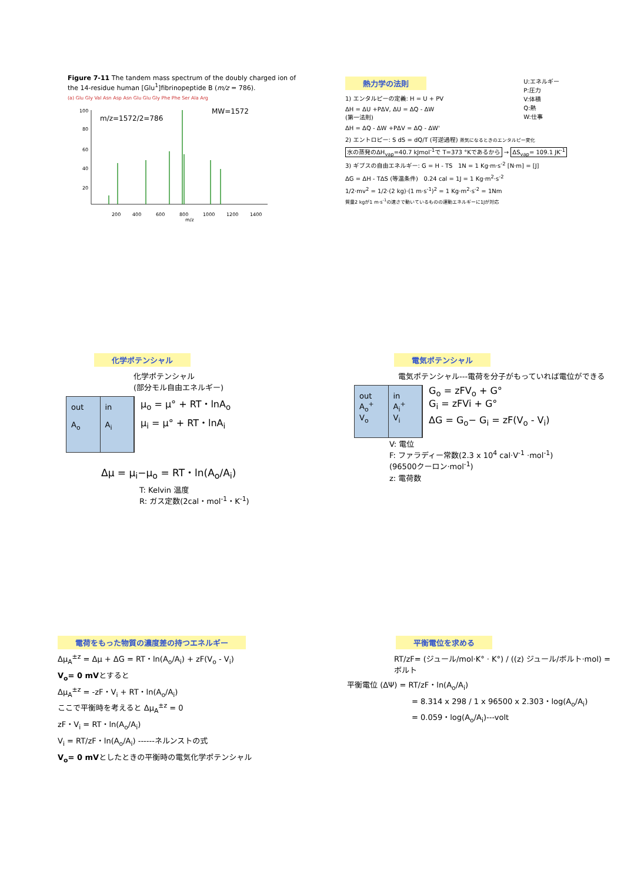Figure 7-11 The tandem mass spectrum of the doubly charged ion of the 14-residue human [Glu<sup>1</sup>]fibrinopeptide B (m/z = 786).
(a) Glu Gly Val Asn Asp Asn Glu Glu Gly Phe Phe Ser Ala Arg
100
80
60
40
20
m/z=1572/2=786
MW=1572
200
400
600
800
1000
1200
1400
m/z
熱力学の法則
U:エネルギー
P:圧力
V:体積
Q:熱
W:仕事
1) エンタルピーの定義: H = U + PV
ΔH = ΔU +PΔV, ΔU = ΔQ - ΔW
(第一法則)
ΔH = ΔQ - ΔW +PΔV = ΔQ - ΔW'
2) エントロピー: S dS = dQ/T (可逆過程) 蒸気になるときのエンタルピー変化
水の蒸発のΔH<sub>vap</sub>=40.7 kJmol<sup>-1</sup>で T=373 °Kであるから → ΔS<sub>vap</sub>= 109.1 JK<sup>-1</sup>
3) ギブスの自由エネルギー: G = H - TS 1N = 1 Kg·m·s<sup>-2</sup> [N·m] = [J]
ΔG = ΔH - TΔS (等温条件) 0.24 cal = 1J = 1 Kg·m<sup>2</sup>·s<sup>-2</sup>
1/2·mv<sup>2</sup> = 1/2·(2 kg)·(1 m·s<sup>-1</sup>)<sup>2</sup> = 1 Kg·m<sup>2</sup>·s<sup>-2</sup> = 1Nm
質量2 kgが1 m·s<sup>-1</sup>の速さで動いているものの運動エネルギーに1Jが対応
化学ポテンシャル
化学ポテンシャル
(部分モル自由エネルギー)
out
A<sub>o</sub>
in
A<sub>i</sub>
μ<sub>o</sub> = μ° + RT・lnA<sub>o</sub>
μ<sub>i</sub> = μ° + RT・lnA<sub>i</sub>
Δμ = μ<sub>i</sub>−μ<sub>o</sub> = RT・ln(A<sub>o</sub>/A<sub>i</sub>)
T: Kelvin 温度
R: ガス定数(2cal・mol<sup>-1</sup>・K<sup>-1</sup>)
電気ポテンシャル
電気ポテンシャル---電荷を分子がもっていれば電位ができる
out
A<sub>o</sub><sup>+</sup>
V<sub>o</sub>
in
A<sub>i</sub><sup>+</sup>
V<sub>i</sub>
G<sub>o</sub> = zFV<sub>o</sub> + G°
G<sub>i</sub> = zFVi + G°
ΔG = G<sub>o</sub>− G<sub>i</sub> = zF(V<sub>o</sub> - V<sub>i</sub>)
V: 電位
F: ファラディー常数(2.3 x 10<sup>4</sup> cal·V<sup>-1</sup> ·mol<sup>-1</sup>)
(96500クーロン·mol<sup>-1</sup>)
z: 電荷数
電荷をもった物質の濃度差の持つエネルギー
Δμ<sub>A</sub><sup>±z</sup> = Δμ + ΔG = RT・ln(A<sub>o</sub>/A<sub>i</sub>) + zF(V<sub>o</sub> - V<sub>i</sub>)
V<sub>o</sub>= 0 mVとすると
Δμ<sub>A</sub><sup>±z</sup> = -zF・V<sub>i</sub> + RT・ln(A<sub>o</sub>/A<sub>i</sub>)
ここで平衡時を考えると Δμ<sub>A</sub><sup>±z</sup> = 0
zF・V<sub>i</sub> = RT・ln(A<sub>o</sub>/A<sub>i</sub>)
V<sub>i</sub> = RT/zF・ln(A<sub>o</sub>/A<sub>i</sub>) ------ネルンストの式
V<sub>o</sub>= 0 mVとしたときの平衡時の電気化学ポテンシャル
平衡電位を求める
RT/zF= (ジュール/mol·K° · K°) / ((z) ジュール/ボルト·mol) = ボルト
平衡電位 (ΔΨ) = RT/zF・ln(A<sub>o</sub>/A<sub>i</sub>)
= 8.314 x 298 / 1 x 96500 x 2.303・log(A<sub>o</sub>/A<sub>i</sub>)
= 0.059・log(A<sub>o</sub>/A<sub>i</sub>)---volt